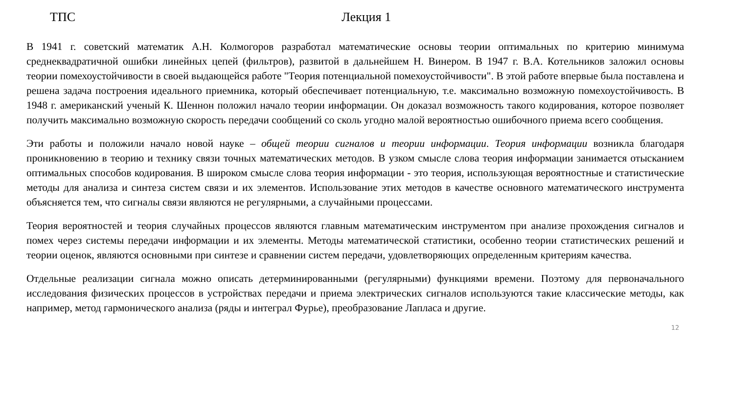ТПС Лекция 1
В 1941 г. советский математик А.Н. Колмогоров разработал математические основы теории оптимальных по критерию минимума среднеквадратичной ошибки линейных цепей (фильтров), развитой в дальнейшем Н. Винером. В 1947 г. В.А. Котельников заложил основы теории помехоустойчивости в своей выдающейся работе "Теория потенциальной помехоустойчивости". В этой работе впервые была поставлена и решена задача построения идеального приемника, который обеспечивает потенциальную, т.е. максимально возможную помехоустойчивость. В 1948 г. американский ученый К. Шеннон положил начало теории информации. Он доказал возможность такого кодирования, которое позволяет получить максимально возможную скорость передачи сообщений со сколь угодно малой вероятностью ошибочного приема всего сообщения.
Эти работы и положили начало новой науке – общей теории сигналов и теории информации. Теория информации возникла благодаря проникновению в теорию и технику связи точных математических методов. В узком смысле слова теория информации занимается отысканием оптимальных способов кодирования. В широком смысле слова теория информации - это теория, использующая вероятностные и статистические методы для анализа и синтеза систем связи и их элементов. Использование этих методов в качестве основного математического инструмента объясняется тем, что сигналы связи являются не регулярными, а случайными процессами.
Теория вероятностей и теория случайных процессов являются главным математическим инструментом при анализе прохождения сигналов и помех через системы передачи информации и их элементы. Методы математической статистики, особенно теории статистических решений и теории оценок, являются основными при синтезе и сравнении систем передачи, удовлетворяющих определенным критериям качества.
Отдельные реализации сигнала можно описать детерминированными (регулярными) функциями времени. Поэтому для первоначального исследования физических процессов в устройствах передачи и приема электрических сигналов используются такие классические методы, как например, метод гармонического анализа (ряды и интеграл Фурье), преобразование Лапласа и другие.
12